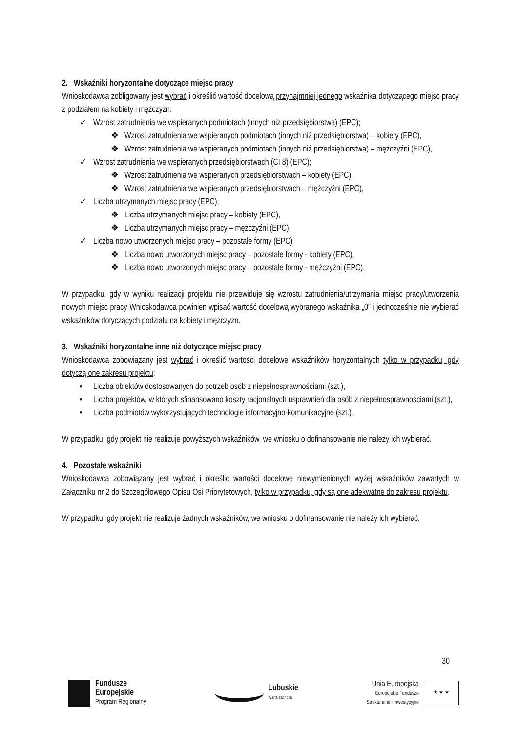2. Wskaźniki horyzontalne dotyczące miejsc pracy
Wnioskodawca zobligowany jest wybrać i określić wartość docelową przynajmniej jednego wskaźnika dotyczącego miejsc pracy z podziałem na kobiety i mężczyzn:
✓ Wzrost zatrudnienia we wspieranych podmiotach (innych niż przedsiębiorstwa) (EPC);
❖ Wzrost zatrudnienia we wspieranych podmiotach (innych niż przedsiębiorstwa) – kobiety (EPC),
❖ Wzrost zatrudnienia we wspieranych podmiotach (innych niż przedsiębiorstwa) – mężczyźni (EPC),
✓ Wzrost zatrudnienia we wspieranych przedsiębiorstwach (CI 8) (EPC);
❖ Wzrost zatrudnienia we wspieranych przedsiębiorstwach – kobiety (EPC),
❖ Wzrost zatrudnienia we wspieranych przedsiębiorstwach – mężczyźni (EPC),
✓ Liczba utrzymanych miejsc pracy (EPC);
❖ Liczba utrzymanych miejsc pracy – kobiety (EPC),
❖ Liczba utrzymanych miejsc pracy – mężczyźni (EPC),
✓ Liczba nowo utworzonych miejsc pracy – pozostałe formy (EPC)
❖ Liczba nowo utworzonych miejsc pracy – pozostałe formy - kobiety (EPC),
❖ Liczba nowo utworzonych miejsc pracy – pozostałe formy - mężczyźni (EPC).
W przypadku, gdy w wyniku realizacji projektu nie przewiduje się wzrostu zatrudnienia/utrzymania miejsc pracy/utworzenia nowych miejsc pracy Wnioskodawca powinien wpisać wartość docelową wybranego wskaźnika „0” i jednocześnie nie wybierać wskaźników dotyczących podziału na kobiety i mężczyzn.
3. Wskaźniki horyzontalne inne niż dotyczące miejsc pracy
Wnioskodawca zobowiązany jest wybrać i określić wartości docelowe wskaźników horyzontalnych tylko w przypadku, gdy dotyczą one zakresu projektu:
• Liczba obiektów dostosowanych do potrzeb osób z niepełnosprawnościami (szt.),
• Liczba projektów, w których sfinansowano koszty racjonalnych usprawnień dla osób z niepełnosprawnościami (szt.),
• Liczba podmiotów wykorzystujących technologie informacyjno-komunikacyjne (szt.).
W przypadku, gdy projekt nie realizuje powyższych wskaźników, we wniosku o dofinansowanie nie należy ich wybierać.
4. Pozostałe wskaźniki
Wnioskodawca zobowiązany jest wybrać i określić wartości docelowe niewymienionych wyżej wskaźników zawartych w Załączniku nr 2 do Szczegółowego Opisu Osi Priorytetowych, tylko w przypadku, gdy są one adekwatne do zakresu projektu.
W przypadku, gdy projekt nie realizuje żadnych wskaźników, we wniosku o dofinansowanie nie należy ich wybierać.
30
Fundusze
Europejskie
Program Regionalny
Lubuskie
Warte zachodu
Unia Europejska
Europejskie Fundusze
Strukturalne i Inwestycyjne
★ ★ ★